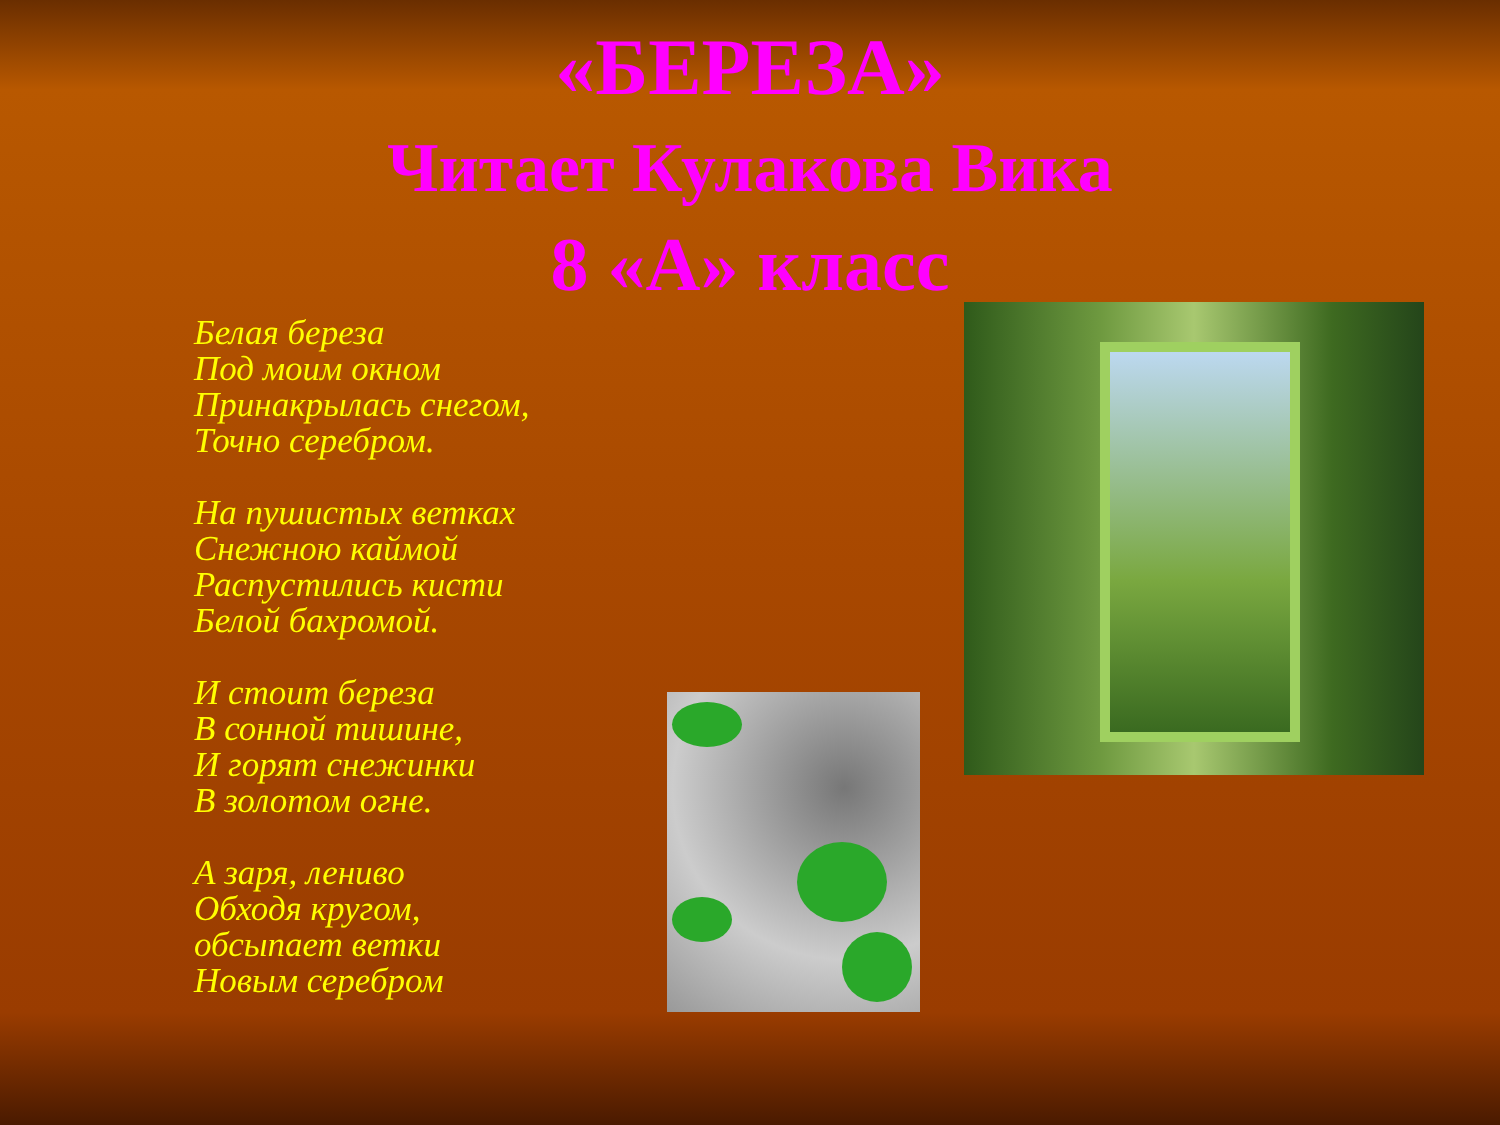«БЕРЕЗА»
Читает Кулакова Вика
8 «А» класс
Белая береза
Под моим окном
Принакрылась снегом,
Точно серебром.
На пушистых ветках
Снежною каймой
Распустились кисти
Белой бахромой.
И стоит береза
В сонной тишине,
И горят снежинки
В золотом огне.
А заря, лениво
Обходя кругом,
обсыпает ветки
Новым серебром